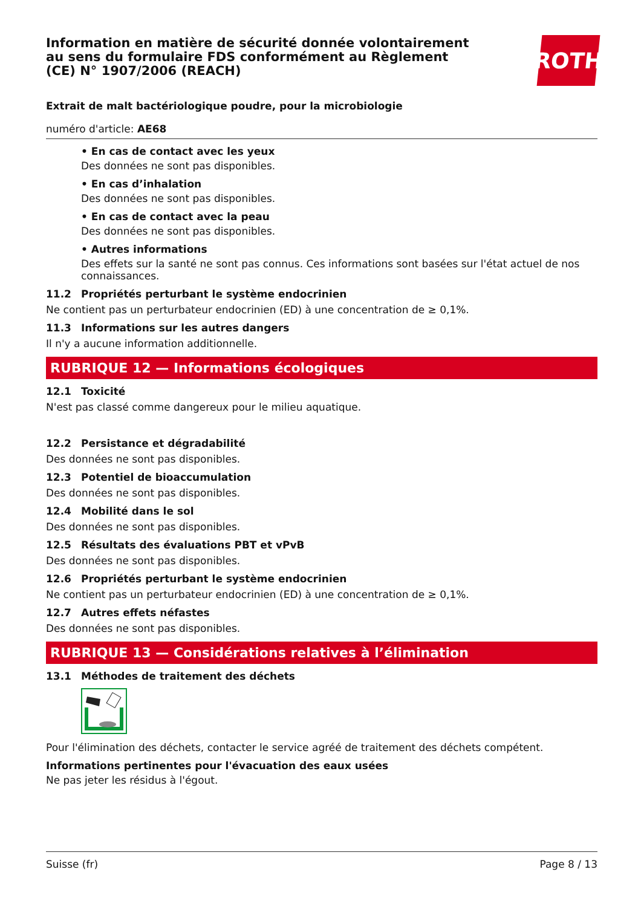Information en matière de sécurité donnée volontairement au sens du formulaire FDS conformément au Règlement (CE) N° 1907/2006 (REACH)
ROTH
Extrait de malt bactériologique poudre, pour la microbiologie
numéro d'article: AE68
• En cas de contact avec les yeux
Des données ne sont pas disponibles.
• En cas d’inhalation
Des données ne sont pas disponibles.
• En cas de contact avec la peau
Des données ne sont pas disponibles.
• Autres informations
Des effets sur la santé ne sont pas connus. Ces informations sont basées sur l'état actuel de nos connaissances.
11.2 Propriétés perturbant le système endocrinien
Ne contient pas un perturbateur endocrinien (ED) à une concentration de ≥ 0,1%.
11.3 Informations sur les autres dangers
Il n'y a aucune information additionnelle.
RUBRIQUE 12 — Informations écologiques
12.1 Toxicité
N'est pas classé comme dangereux pour le milieu aquatique.
12.2 Persistance et dégradabilité
Des données ne sont pas disponibles.
12.3 Potentiel de bioaccumulation
Des données ne sont pas disponibles.
12.4 Mobilité dans le sol
Des données ne sont pas disponibles.
12.5 Résultats des évaluations PBT et vPvB
Des données ne sont pas disponibles.
12.6 Propriétés perturbant le système endocrinien
Ne contient pas un perturbateur endocrinien (ED) à une concentration de ≥ 0,1%.
12.7 Autres effets néfastes
Des données ne sont pas disponibles.
RUBRIQUE 13 — Considérations relatives à l’élimination
13.1 Méthodes de traitement des déchets
Pour l'élimination des déchets, contacter le service agréé de traitement des déchets compétent.
Informations pertinentes pour l'évacuation des eaux usées
Ne pas jeter les résidus à l'égout.
Suisse (fr) Page 8 / 13